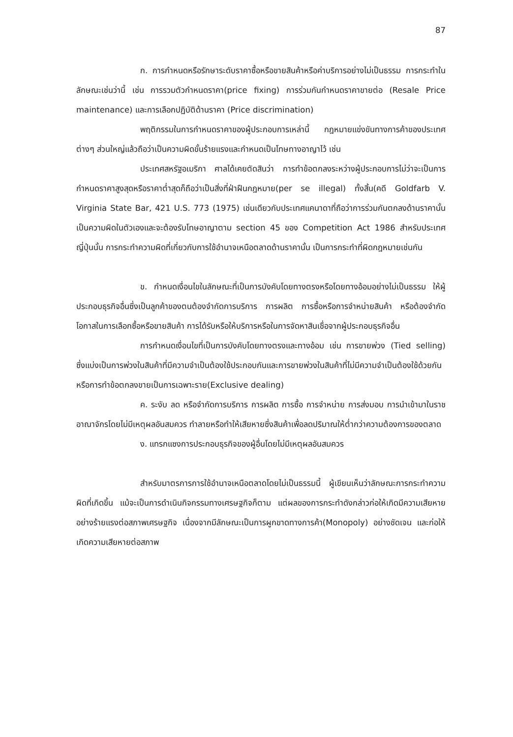87
ก. การกำหนดหรือรักษาระดับราคาซื้อหรือขายสินค้าหรือค่าบริการอย่างไม่เป็นธรรม การกระทำในลักษณะเช่นว่านี้ เช่น การรวมตัวกำหนดราคา(price fixing) การร่วมกันกำหนดราคาขายต่อ (Resale Price maintenance) และการเลือกปฏิบัติด้านราคา (Price discrimination)
พฤติกรรมในการกำหนดราคาของผู้ประกอบการเหล่านี้ กฎหมายแข่งขันทางการค้าของประเทศต่างๆ ส่วนใหญ่แล้วถือว่าเป็นความผิดขั้นร้ายแรงและกำหนดเป็นโทษทางอาญาไว้ เช่น
ประเทศสหรัฐอเมริกา ศาลได้เคยตัดสินว่า การทำข้อตกลงระหว่างผู้ประกอบการไม่ว่าจะเป็นการกำหนดราคาสูงสุดหรือราคาต่ำสุดก็ถือว่าเป็นสิ่งที่ฝ่าฝืนกฎหมาย(per se illegal) ทั้งสิ้น(คดี Goldfarb V. Virginia State Bar, 421 U.S. 773 (1975) เช่นเดียวกับประเทศแคนาดาที่ถือว่าการร่วมกันตกลงด้านราคานั้นเป็นความผิดในตัวเองและจะต้องรับโทษอาญาตาม section 45 ของ Competition Act 1986 สำหรับประเทศญี่ปุ่นนั้น การกระทำความผิดที่เกี่ยวกับการใช้อำนาจเหนือตลาดด้านราคานั้น เป็นการกระทำที่ผิดกฎหมายเช่นกัน
ข. กำหนดเงื่อนไขในลักษณะที่เป็นการบังคับโดยทางตรงหรือโดยทางอ้อมอย่างไม่เป็นธรรม ให้ผู้ประกอบธุรกิจอื่นซึ่งเป็นลูกค้าของตนต้องจำกัดการบริการ การผลิต การซื้อหรือการจำหน่ายสินค้า หรือต้องจำกัดโอกาสในการเลือกซื้อหรือขายสินค้า การได้รับหรือให้บริการหรือในการจัดหาสินเชื่อจากผู้ประกอบธุรกิจอื่น
การกำหนดเงื่อนไขที่เป็นการบังคับโดยทางตรงและทางอ้อม เช่น การขายพ่วง (Tied selling) ซึ่งแบ่งเป็นการพ่วงในสินค้าที่มีความจำเป็นต้องใช้ประกอบกันและการขายพ่วงในสินค้าที่ไม่มีความจำเป็นต้องใช้ด้วยกัน หรือการทำข้อตกลงขายเป็นการเฉพาะราย(Exclusive dealing)
ค. ระงับ ลด หรือจำกัดการบริการ การผลิต การซื้อ การจำหน่าย การส่งมอบ การนำเข้ามาในราชอาณาจักรโดยไม่มีเหตุผลอันสมควร ทำลายหรือทำให้เสียหายซึ่งสินค้าเพื่อลดปริมาณให้ต่ำกว่าความต้องการของตลาด
ง. แทรกแซงการประกอบธุรกิจของผู้อื่นโดยไม่มีเหตุผลอันสมควร
สำหรับมาตรการการใช้อำนาจเหนือตลาดโดยไม่เป็นธรรมนี้ ผู้เขียนเห็นว่าลักษณะการกระทำความผิดที่เกิดขึ้น แม้จะเป็นการดำเนินกิจกรรมทางเศรษฐกิจก็ตาม แต่ผลของการกระทำดังกล่าวก่อให้เกิดมีความเสียหายอย่างร้ายแรงต่อสภาพเศรษฐกิจ เนื่องจากมีลักษณะเป็นการผูกขาดทางการค้า(Monopoly) อย่างชัดเจน และก่อให้เกิดความเสียหายต่อสภาพ